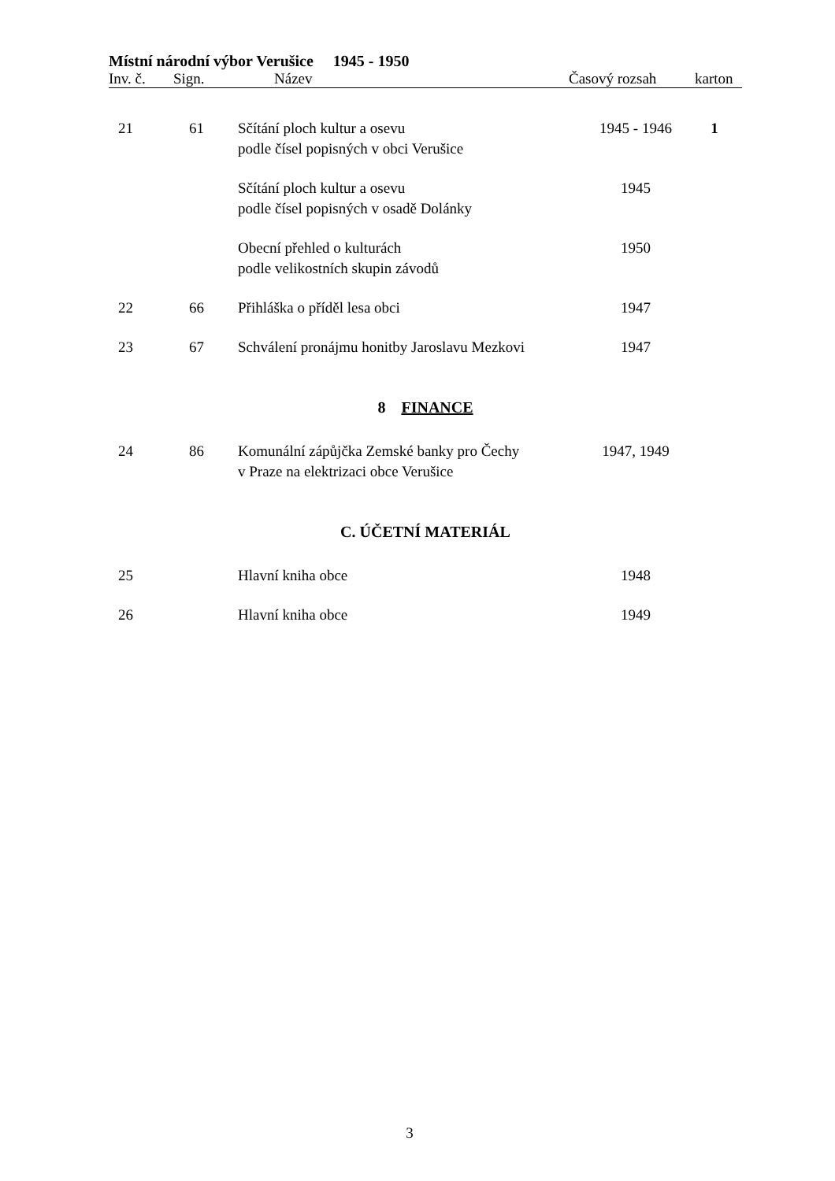Místní národní výbor Verušice 1945 - 1950
Inv. č. Sign. Název Časový rozsah karton
| 21 | 61 | Sčítání ploch kultur a osevu podle čísel popisných v obci Verušice | 1945 - 1946 | 1 |
| | | Sčítání ploch kultur a osevu podle čísel popisných v osadě Dolánky | 1945 | |
| | | Obecní přehled o kulturách podle velikostních skupin závodů | 1950 | |
| 22 | 66 | Přihláška o příděl lesa obci | 1947 | |
| 23 | 67 | Schválení pronájmu honitby Jaroslavu Mezkovi | 1947 | |
| 8 FINANCE | | | | |
| 24 | 86 | Komunální zápůjčka Zemské banky pro Čechy v Praze na elektrizaci obce Verušice | 1947, 1949 | |
| C. ÚČETNÍ MATERIÁL | | | | |
| 25 | | Hlavní kniha obce | 1948 | |
| 26 | | Hlavní kniha obce | 1949 | |
3